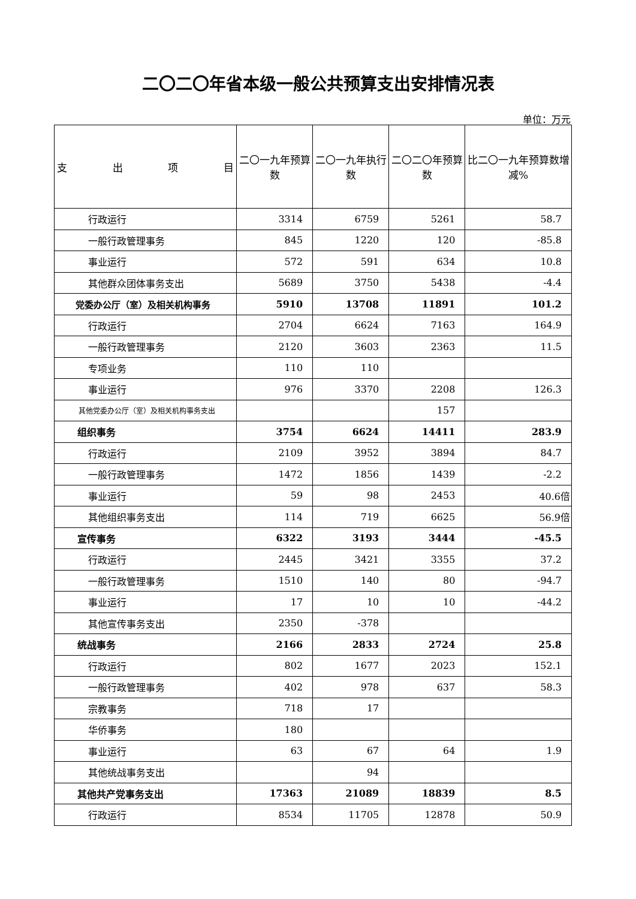二〇二〇年省本级一般公共预算支出安排情况表
单位：万元
| 支 出 项 目 | 二〇一九年预算数 | 二〇一九年执行数 | 二〇二〇年预算数 | 比二〇一九年预算数增减% |
| --- | --- | --- | --- | --- |
| 行政运行 | 3314 | 6759 | 5261 | 58.7 |
| 一般行政管理事务 | 845 | 1220 | 120 | -85.8 |
| 事业运行 | 572 | 591 | 634 | 10.8 |
| 其他群众团体事务支出 | 5689 | 3750 | 5438 | -4.4 |
| 党委办公厅（室）及相关机构事务 | 5910 | 13708 | 11891 | 101.2 |
| 行政运行 | 2704 | 6624 | 7163 | 164.9 |
| 一般行政管理事务 | 2120 | 3603 | 2363 | 11.5 |
| 专项业务 | 110 | 110 | | |
| 事业运行 | 976 | 3370 | 2208 | 126.3 |
| 其他党委办公厅（室）及相关机构事务支出 | | | 157 | |
| 组织事务 | 3754 | 6624 | 14411 | 283.9 |
| 行政运行 | 2109 | 3952 | 3894 | 84.7 |
| 一般行政管理事务 | 1472 | 1856 | 1439 | -2.2 |
| 事业运行 | 59 | 98 | 2453 | 40.6倍 |
| 其他组织事务支出 | 114 | 719 | 6625 | 56.9倍 |
| 宣传事务 | 6322 | 3193 | 3444 | -45.5 |
| 行政运行 | 2445 | 3421 | 3355 | 37.2 |
| 一般行政管理事务 | 1510 | 140 | 80 | -94.7 |
| 事业运行 | 17 | 10 | 10 | -44.2 |
| 其他宣传事务支出 | 2350 | -378 | | |
| 统战事务 | 2166 | 2833 | 2724 | 25.8 |
| 行政运行 | 802 | 1677 | 2023 | 152.1 |
| 一般行政管理事务 | 402 | 978 | 637 | 58.3 |
| 宗教事务 | 718 | 17 | | |
| 华侨事务 | 180 | | | |
| 事业运行 | 63 | 67 | 64 | 1.9 |
| 其他统战事务支出 | | 94 | | |
| 其他共产党事务支出 | 17363 | 21089 | 18839 | 8.5 |
| 行政运行 | 8534 | 11705 | 12878 | 50.9 |